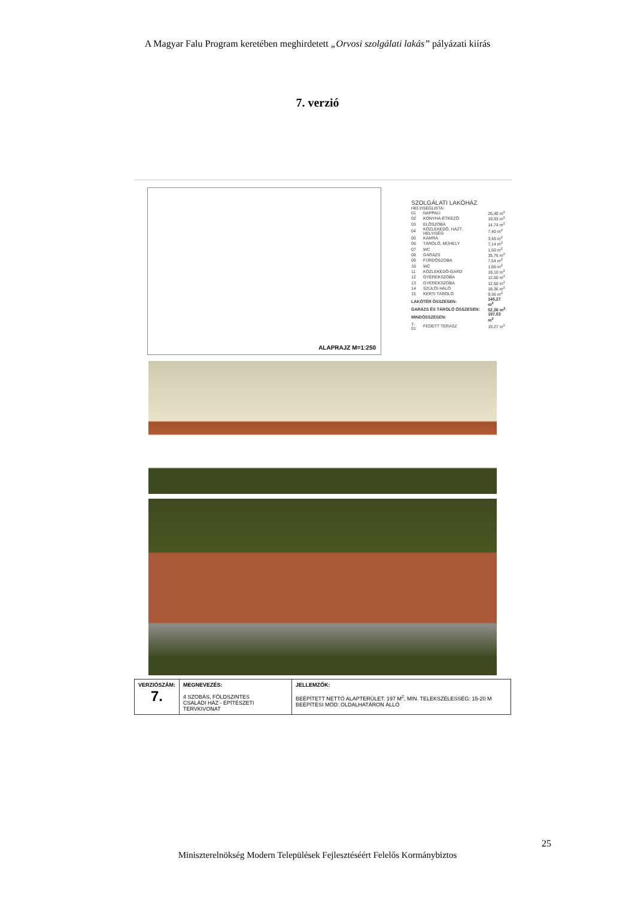A Magyar Falu Program keretében meghirdetett „Orvosi szolgálati lakás” pályázati kiírás
7. verzió
ALAPRAJZ M=1:250
SZOLGÁLATI LAKÓHÁZ
HELYISÉGLISTA:
| 01 | NAPPALI | 26,40 m<sup>2</sup> |
| 02 | KONYHA-ÉTKEZŐ | 19,93 m<sup>2</sup> |
| 03 | ELŐSZOBA | 14,74 m<sup>2</sup> |
| 04 | KÖZLEKEDŐ, HÁZT. HELYISÉG | 7,40 m<sup>2</sup> |
| 05 | KAMRA | 3,45 m<sup>2</sup> |
| 06 | TÁROLÓ, MŰHELY | 7,14 m<sup>2</sup> |
| 07 | WC | 1,50 m<sup>2</sup> |
| 08 | GARÁZS | 35,76 m<sup>2</sup> |
| 09 | FÜRDŐSZOBA | 7,54 m<sup>2</sup> |
| 10 | WC | 1,65 m<sup>2</sup> |
| 11 | KÖZLEKEDŐ-GARD | 19,10 m<sup>2</sup> |
| 12 | GYEREKSZOBA | 12,60 m<sup>2</sup> |
| 13 | GYEREKSZOBA | 12,60 m<sup>2</sup> |
| 14 | SZÜLŐI HÁLÓ | 18,36 m<sup>2</sup> |
| 15 | KERTI TÁROLÓ | 9,36 m<sup>2</sup> |
| LAKÓTÉR ÖSSZESEN: | | 145,27 m<sup>2</sup> |
| GARÁZS ÉS TÁROLÓ ÖSSZESEN: | | 52,26 m<sup>2</sup> |
| MINDÖSSZESEN: | | 197,53 m<sup>2</sup> |
| T-01 | FEDETT TERASZ | 19,27 m<sup>2</sup> |
| VERZIÓSZÁM: 7. | MEGNEVEZÉS: 4 SZOBÁS, FÖLDSZINTES CSALÁDI HÁZ - ÉPÍTÉSZETI TERVKIVONAT | JELLEMZŐK: BEÉPÍTETT NETTÓ ALAPTERÜLET: 197 M<sup>2</sup>, MIN. TELEKSZÉLESSÉG: 15-20 M BEÉPÍTÉSI MÓD: OLDALHATÁRON ÁLLÓ |
25
Miniszterelnökség Modern Települések Fejlesztéséért Felelős Kormánybiztos